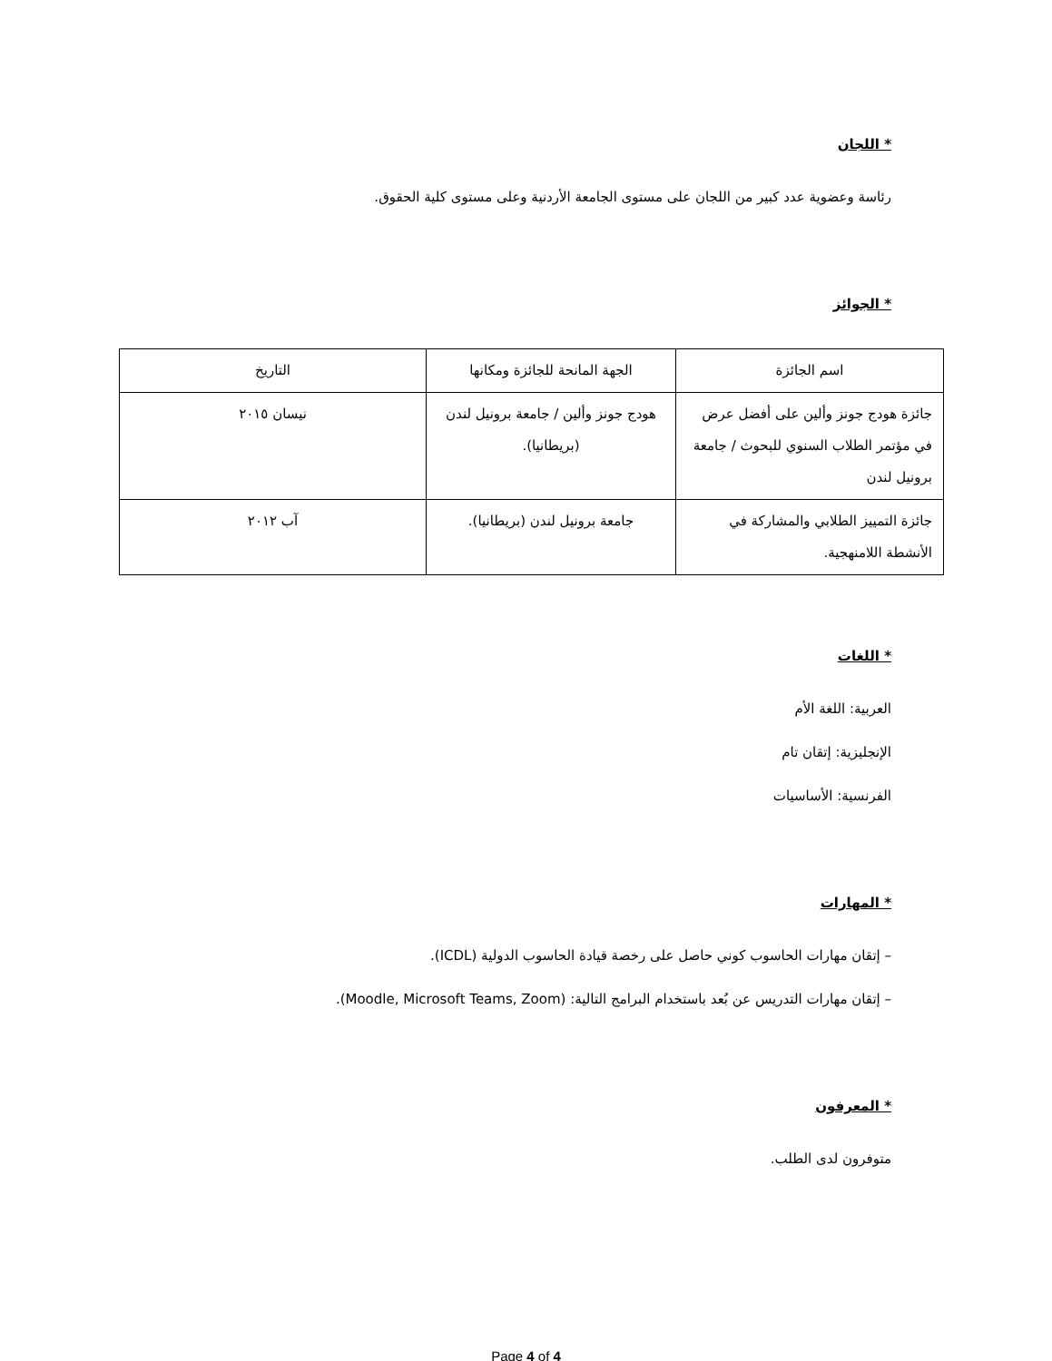* اللجان
رئاسة وعضوية عدد كبير من اللجان على مستوى الجامعة الأردنية وعلى مستوى كلية الحقوق.
* الجوائز
| اسم الجائزة | الجهة المانحة للجائزة ومكانها | التاريخ |
| جائزة هودج جونز وألين على أفضل عرض في مؤتمر الطلاب السنوي للبحوث / جامعة برونيل لندن | هودج جونز وألين / جامعة برونيل لندن (بريطانيا). | نيسان ٢٠١٥ |
| جائزة التمييز الطلابي والمشاركة في الأنشطة اللامنهجية. | جامعة برونيل لندن (بريطانيا). | آب ٢٠١٢ |
* اللغات
العربية: اللغة الأم
الإنجليزية: إتقان تام
الفرنسية: الأساسيات
* المهارات
– إتقان مهارات الحاسوب كوني حاصل على رخصة قيادة الحاسوب الدولية (ICDL).
– إتقان مهارات التدريس عن بُعد باستخدام البرامج التالية: (Moodle, Microsoft Teams, Zoom).
* المعرفون
متوفرون لدى الطلب.
Page 4 of 4